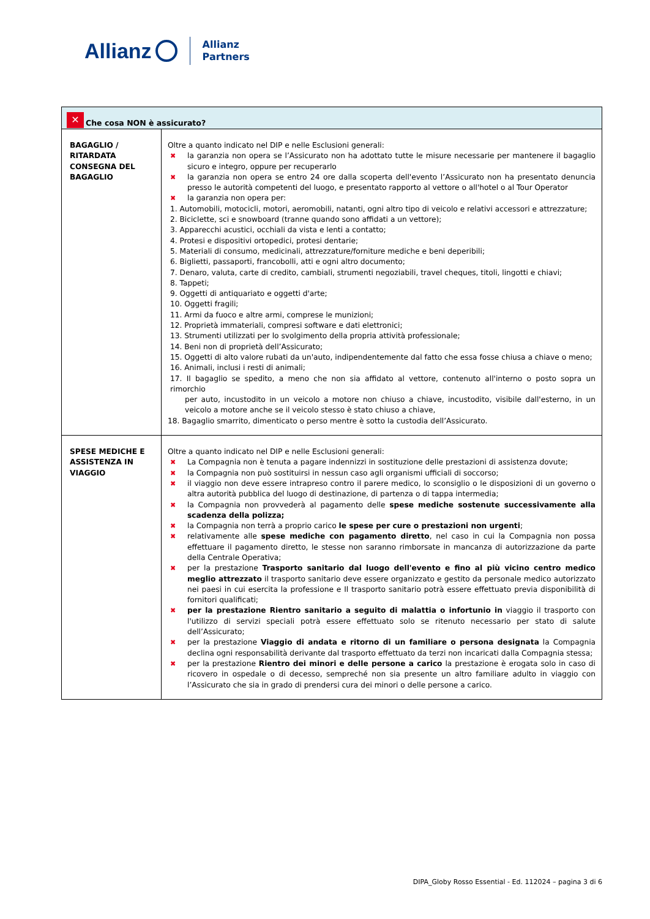Allianz
Allianz
Partners
| ✕ Che cosa NON è assicurato? | |
| --- | --- |
| BAGAGLIO / RITARDATA CONSEGNA DEL BAGAGLIO | Oltre a quanto indicato nel DIP e nelle Esclusioni generali: ✖ la garanzia non opera se l’Assicurato non ha adottato tutte le misure necessarie per mantenere il bagaglio sicuro e integro, oppure per recuperarlo ✖ la garanzia non opera se entro 24 ore dalla scoperta dell'evento l’Assicurato non ha presentato denuncia presso le autorità competenti del luogo, e presentato rapporto al vettore o all'hotel o al Tour Operator ✖ la garanzia non opera per: 1. Automobili, motocicli, motori, aeromobili, natanti, ogni altro tipo di veicolo e relativi accessori e attrezzature; 2. Biciclette, sci e snowboard (tranne quando sono affidati a un vettore); 3. Apparecchi acustici, occhiali da vista e lenti a contatto; 4. Protesi e dispositivi ortopedici, protesi dentarie; 5. Materiali di consumo, medicinali, attrezzature/forniture mediche e beni deperibili; 6. Biglietti, passaporti, francobolli, atti e ogni altro documento; 7. Denaro, valuta, carte di credito, cambiali, strumenti negoziabili, travel cheques, titoli, lingotti e chiavi; 8. Tappeti; 9. Oggetti di antiquariato e oggetti d'arte; 10. Oggetti fragili; 11. Armi da fuoco e altre armi, comprese le munizioni; 12. Proprietà immateriali, compresi software e dati elettronici; 13. Strumenti utilizzati per lo svolgimento della propria attività professionale; 14. Beni non di proprietà dell’Assicurato; 15. Oggetti di alto valore rubati da un'auto, indipendentemente dal fatto che essa fosse chiusa a chiave o meno; 16. Animali, inclusi i resti di animali; 17. Il bagaglio se spedito, a meno che non sia affidato al vettore, contenuto all'interno o posto sopra un rimorchio per auto, incustodito in un veicolo a motore non chiuso a chiave, incustodito, visibile dall'esterno, in un veicolo a motore anche se il veicolo stesso è stato chiuso a chiave, 18. Bagaglio smarrito, dimenticato o perso mentre è sotto la custodia dell’Assicurato. |
| SPESE MEDICHE E ASSISTENZA IN VIAGGIO | Oltre a quanto indicato nel DIP e nelle Esclusioni generali: ✖ La Compagnia non è tenuta a pagare indennizzi in sostituzione delle prestazioni di assistenza dovute; ✖ la Compagnia non può sostituirsi in nessun caso agli organismi ufficiali di soccorso; ✖ il viaggio non deve essere intrapreso contro il parere medico, lo sconsiglio o le disposizioni di un governo o altra autorità pubblica del luogo di destinazione, di partenza o di tappa intermedia; ✖ la Compagnia non provvederà al pagamento delle spese mediche sostenute successivamente alla scadenza della polizza; ✖ la Compagnia non terrà a proprio carico le spese per cure o prestazioni non urgenti ; ✖ relativamente alle spese mediche con pagamento diretto , nel caso in cui la Compagnia non possa effettuare il pagamento diretto, le stesse non saranno rimborsate in mancanza di autorizzazione da parte della Centrale Operativa; ✖ per la prestazione Trasporto sanitario dal luogo dell'evento e fino al più vicino centro medico meglio attrezzato il trasporto sanitario deve essere organizzato e gestito da personale medico autorizzato nei paesi in cui esercita la professione e Il trasporto sanitario potrà essere effettuato previa disponibilità di fornitori qualificati; ✖ per la prestazione Rientro sanitario a seguito di malattia o infortunio in viaggio il trasporto con l'utilizzo di servizi speciali potrà essere effettuato solo se ritenuto necessario per stato di salute dell’Assicurato; ✖ per la prestazione Viaggio di andata e ritorno di un familiare o persona designata la Compagnia declina ogni responsabilità derivante dal trasporto effettuato da terzi non incaricati dalla Compagnia stessa; ✖ per la prestazione Rientro dei minori e delle persone a carico la prestazione è erogata solo in caso di ricovero in ospedale o di decesso, sempreché non sia presente un altro familiare adulto in viaggio con l’Assicurato che sia in grado di prendersi cura dei minori o delle persone a carico. |
DIPA_Globy Rosso Essential - Ed. 112024 – pagina 3 di 6